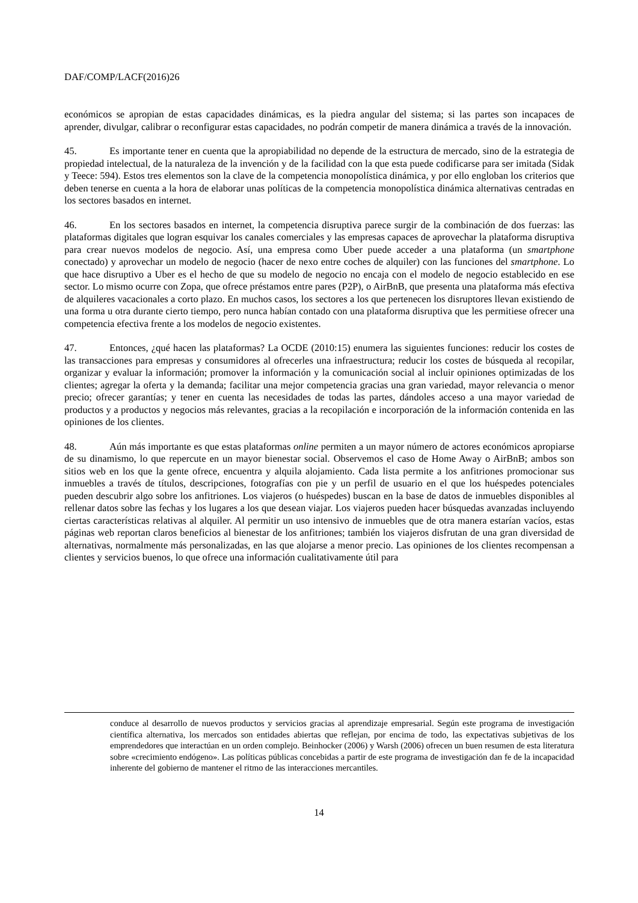DAF/COMP/LACF(2016)26
económicos se apropian de estas capacidades dinámicas, es la piedra angular del sistema; si las partes son incapaces de aprender, divulgar, calibrar o reconfigurar estas capacidades, no podrán competir de manera dinámica a través de la innovación.
45. Es importante tener en cuenta que la apropiabilidad no depende de la estructura de mercado, sino de la estrategia de propiedad intelectual, de la naturaleza de la invención y de la facilidad con la que esta puede codificarse para ser imitada (Sidak y Teece: 594). Estos tres elementos son la clave de la competencia monopolística dinámica, y por ello engloban los criterios que deben tenerse en cuenta a la hora de elaborar unas políticas de la competencia monopolística dinámica alternativas centradas en los sectores basados en internet.
46. En los sectores basados en internet, la competencia disruptiva parece surgir de la combinación de dos fuerzas: las plataformas digitales que logran esquivar los canales comerciales y las empresas capaces de aprovechar la plataforma disruptiva para crear nuevos modelos de negocio. Así, una empresa como Uber puede acceder a una plataforma (un smartphone conectado) y aprovechar un modelo de negocio (hacer de nexo entre coches de alquiler) con las funciones del smartphone. Lo que hace disruptivo a Uber es el hecho de que su modelo de negocio no encaja con el modelo de negocio establecido en ese sector. Lo mismo ocurre con Zopa, que ofrece préstamos entre pares (P2P), o AirBnB, que presenta una plataforma más efectiva de alquileres vacacionales a corto plazo. En muchos casos, los sectores a los que pertenecen los disruptores llevan existiendo de una forma u otra durante cierto tiempo, pero nunca habían contado con una plataforma disruptiva que les permitiese ofrecer una competencia efectiva frente a los modelos de negocio existentes.
47. Entonces, ¿qué hacen las plataformas? La OCDE (2010:15) enumera las siguientes funciones: reducir los costes de las transacciones para empresas y consumidores al ofrecerles una infraestructura; reducir los costes de búsqueda al recopilar, organizar y evaluar la información; promover la información y la comunicación social al incluir opiniones optimizadas de los clientes; agregar la oferta y la demanda; facilitar una mejor competencia gracias una gran variedad, mayor relevancia o menor precio; ofrecer garantías; y tener en cuenta las necesidades de todas las partes, dándoles acceso a una mayor variedad de productos y a productos y negocios más relevantes, gracias a la recopilación e incorporación de la información contenida en las opiniones de los clientes.
48. Aún más importante es que estas plataformas online permiten a un mayor número de actores económicos apropiarse de su dinamismo, lo que repercute en un mayor bienestar social. Observemos el caso de Home Away o AirBnB; ambos son sitios web en los que la gente ofrece, encuentra y alquila alojamiento. Cada lista permite a los anfitriones promocionar sus inmuebles a través de títulos, descripciones, fotografías con pie y un perfil de usuario en el que los huéspedes potenciales pueden descubrir algo sobre los anfitriones. Los viajeros (o huéspedes) buscan en la base de datos de inmuebles disponibles al rellenar datos sobre las fechas y los lugares a los que desean viajar. Los viajeros pueden hacer búsquedas avanzadas incluyendo ciertas características relativas al alquiler. Al permitir un uso intensivo de inmuebles que de otra manera estarían vacíos, estas páginas web reportan claros beneficios al bienestar de los anfitriones; también los viajeros disfrutan de una gran diversidad de alternativas, normalmente más personalizadas, en las que alojarse a menor precio. Las opiniones de los clientes recompensan a clientes y servicios buenos, lo que ofrece una información cualitativamente útil para
conduce al desarrollo de nuevos productos y servicios gracias al aprendizaje empresarial. Según este programa de investigación científica alternativa, los mercados son entidades abiertas que reflejan, por encima de todo, las expectativas subjetivas de los emprendedores que interactúan en un orden complejo. Beinhocker (2006) y Warsh (2006) ofrecen un buen resumen de esta literatura sobre «crecimiento endógeno». Las políticas públicas concebidas a partir de este programa de investigación dan fe de la incapacidad inherente del gobierno de mantener el ritmo de las interacciones mercantiles.
14